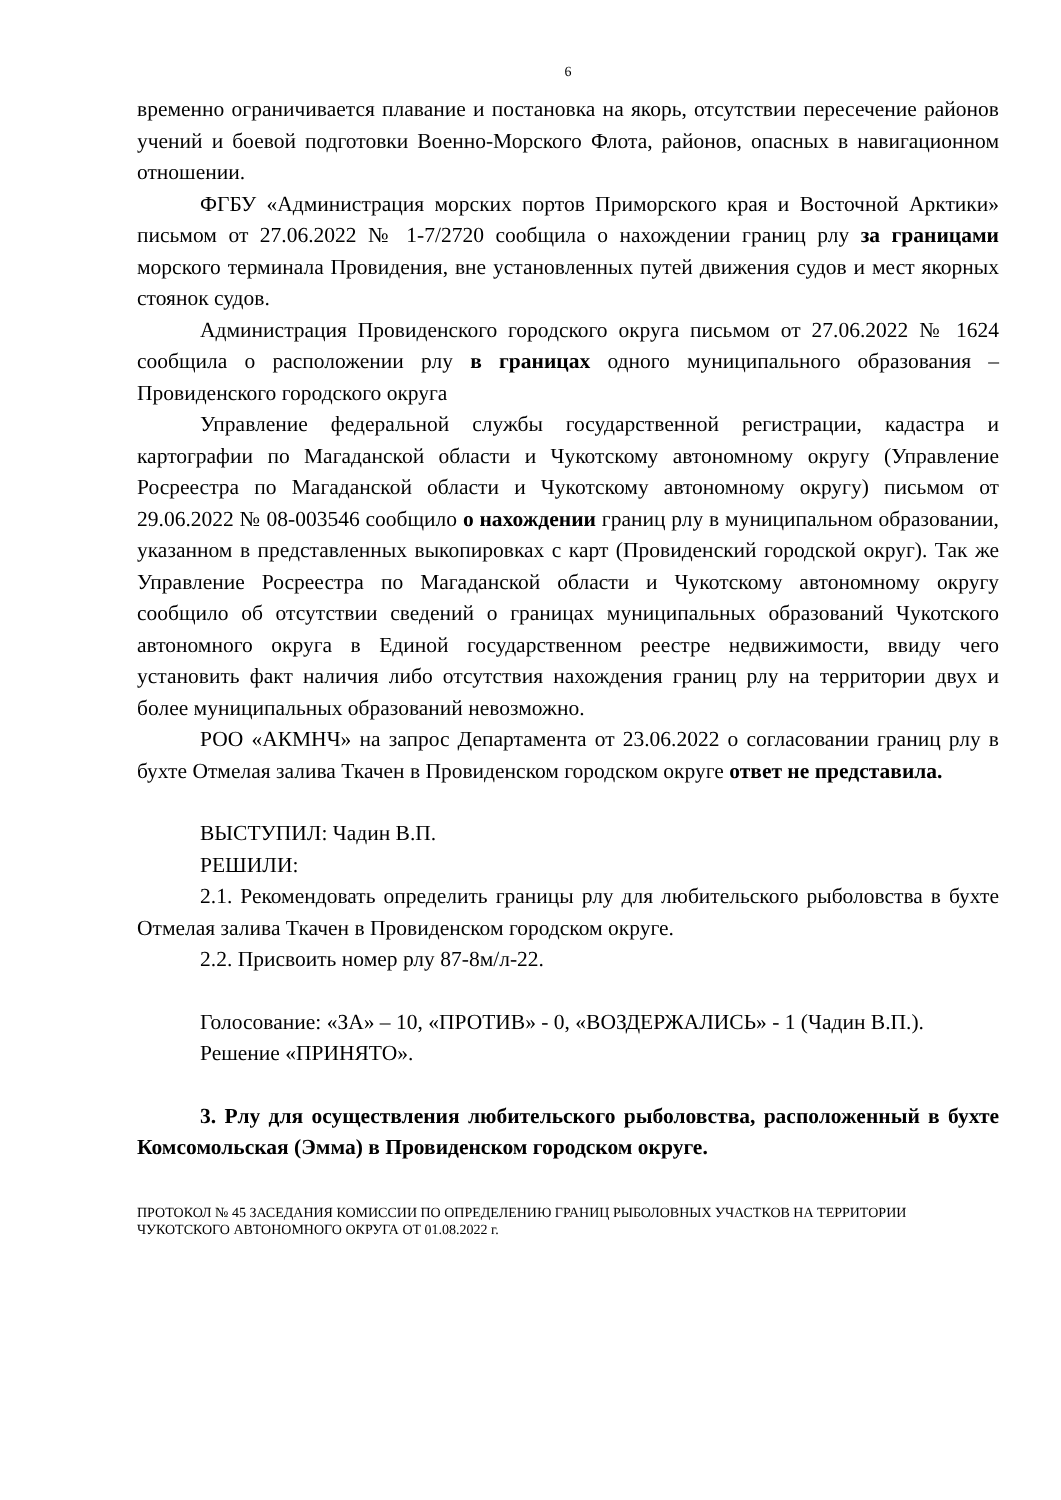6
временно ограничивается плавание и постановка на якорь, отсутствии пересечение районов учений и боевой подготовки Военно-Морского Флота, районов, опасных в навигационном отношении.
ФГБУ «Администрация морских портов Приморского края и Восточной Арктики» письмом от 27.06.2022 № 1-7/2720 сообщила о нахождении границ рлу за границами морского терминала Провидения, вне установленных путей движения судов и мест якорных стоянок судов.
Администрация Провиденского городского округа письмом от 27.06.2022 № 1624 сообщила о расположении рлу в границах одного муниципального образования – Провиденского городского округа
Управление федеральной службы государственной регистрации, кадастра и картографии по Магаданской области и Чукотскому автономному округу (Управление Росреестра по Магаданской области и Чукотскому автономному округу) письмом от 29.06.2022 № 08-003546 сообщило о нахождении границ рлу в муниципальном образовании, указанном в представленных выкопировках с карт (Провиденский городской округ). Так же Управление Росреестра по Магаданской области и Чукотскому автономному округу сообщило об отсутствии сведений о границах муниципальных образований Чукотского автономного округа в Единой государственном реестре недвижимости, ввиду чего установить факт наличия либо отсутствия нахождения границ рлу на территории двух и более муниципальных образований невозможно.
РОО «АКМНЧ» на запрос Департамента от 23.06.2022 о согласовании границ рлу в бухте Отмелая залива Ткачен в Провиденском городском округе ответ не представила.
ВЫСТУПИЛ: Чадин В.П.
РЕШИЛИ:
2.1. Рекомендовать определить границы рлу для любительского рыболовства в бухте Отмелая залива Ткачен в Провиденском городском округе.
2.2. Присвоить номер рлу 87-8м/л-22.
Голосование: «ЗА» – 10, «ПРОТИВ» - 0, «ВОЗДЕРЖАЛИСЬ» - 1 (Чадин В.П.).
Решение «ПРИНЯТО».
3. Рлу для осуществления любительского рыболовства, расположенный в бухте Комсомольская (Эмма) в Провиденском городском округе.
ПРОТОКОЛ № 45 ЗАСЕДАНИЯ КОМИССИИ ПО ОПРЕДЕЛЕНИЮ ГРАНИЦ РЫБОЛОВНЫХ УЧАСТКОВ НА ТЕРРИТОРИИ ЧУКОТСКОГО АВТОНОМНОГО ОКРУГА ОТ 01.08.2022 г.